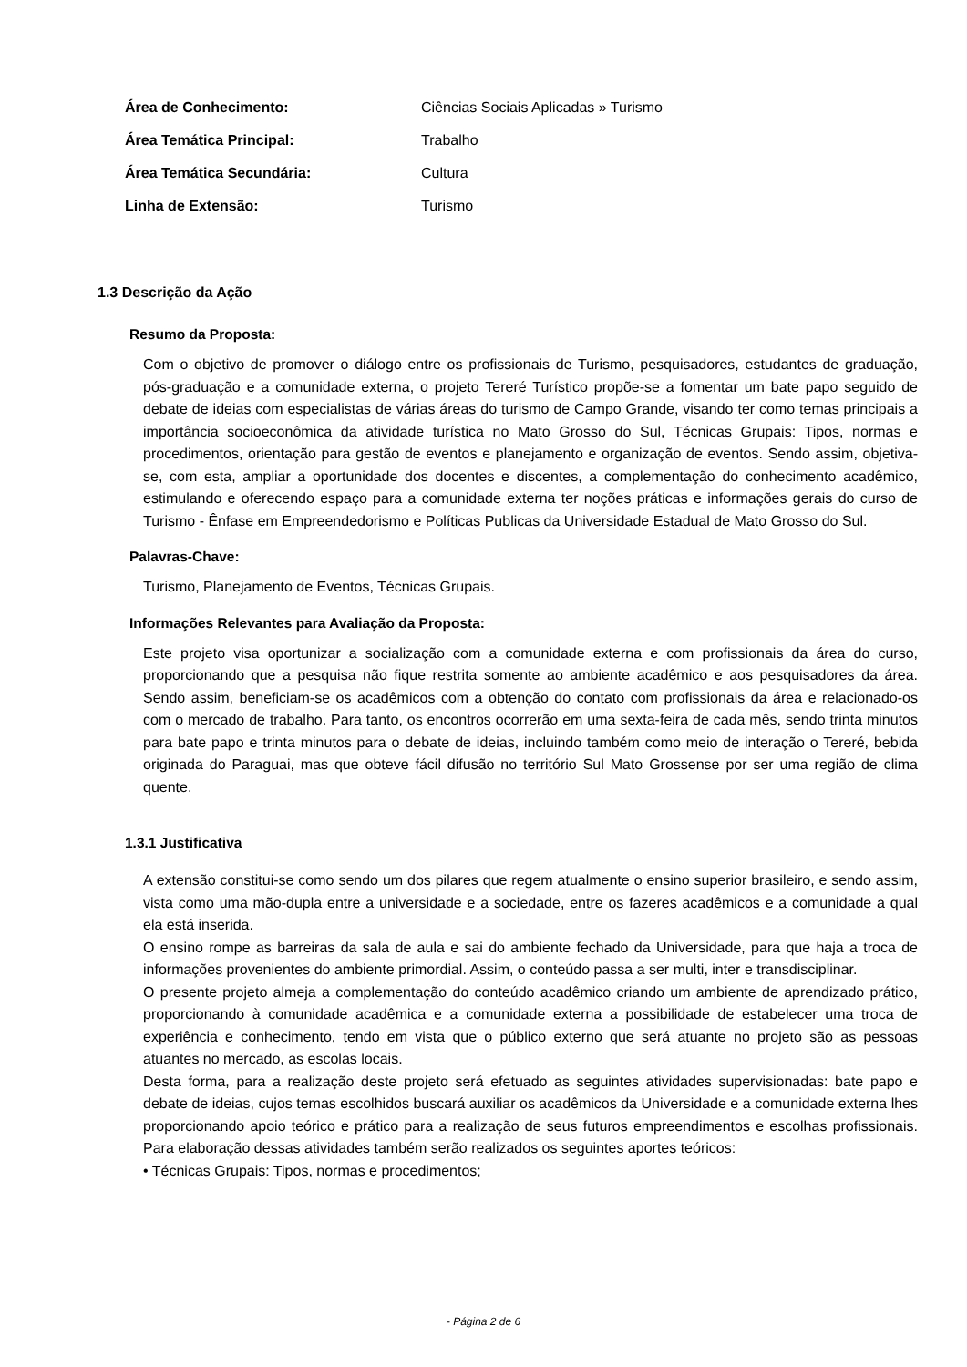Área de Conhecimento: Ciências Sociais Aplicadas » Turismo
Área Temática Principal: Trabalho
Área Temática Secundária: Cultura
Linha de Extensão: Turismo
1.3 Descrição da Ação
Resumo da Proposta:
Com o objetivo de promover o diálogo entre os profissionais de Turismo, pesquisadores, estudantes de graduação, pós-graduação e a comunidade externa, o projeto Tereré Turístico propõe-se a fomentar um bate papo seguido de debate de ideias com especialistas de várias áreas do turismo de Campo Grande, visando ter como temas principais a importância socioeconômica da atividade turística no Mato Grosso do Sul, Técnicas Grupais: Tipos, normas e procedimentos, orientação para gestão de eventos e planejamento e organização de eventos. Sendo assim, objetiva-se, com esta, ampliar a oportunidade dos docentes e discentes, a complementação do conhecimento acadêmico, estimulando e oferecendo espaço para a comunidade externa ter noções práticas e informações gerais do curso de Turismo - Ênfase em Empreendedorismo e Políticas Publicas da Universidade Estadual de Mato Grosso do Sul.
Palavras-Chave:
Turismo, Planejamento de Eventos, Técnicas Grupais.
Informações Relevantes para Avaliação da Proposta:
Este projeto visa oportunizar a socialização com a comunidade externa e com profissionais da área do curso, proporcionando que a pesquisa não fique restrita somente ao ambiente acadêmico e aos pesquisadores da área. Sendo assim, beneficiam-se os acadêmicos com a obtenção do contato com profissionais da área e relacionado-os com o mercado de trabalho. Para tanto, os encontros ocorrerão em uma sexta-feira de cada mês, sendo trinta minutos para bate papo e trinta minutos para o debate de ideias, incluindo também como meio de interação o Tereré, bebida originada do Paraguai, mas que obteve fácil difusão no território Sul Mato Grossense por ser uma região de clima quente.
1.3.1 Justificativa
A extensão constitui-se como sendo um dos pilares que regem atualmente o ensino superior brasileiro, e sendo assim, vista como uma mão-dupla entre a universidade e a sociedade, entre os fazeres acadêmicos e a comunidade a qual ela está inserida.
O ensino rompe as barreiras da sala de aula e sai do ambiente fechado da Universidade, para que haja a troca de informações provenientes do ambiente primordial. Assim, o conteúdo passa a ser multi, inter e transdisciplinar.
O presente projeto almeja a complementação do conteúdo acadêmico criando um ambiente de aprendizado prático, proporcionando à comunidade acadêmica e a comunidade externa a possibilidade de estabelecer uma troca de experiência e conhecimento, tendo em vista que o público externo que será atuante no projeto são as pessoas atuantes no mercado, as escolas locais.
Desta forma, para a realização deste projeto será efetuado as seguintes atividades supervisionadas: bate papo e debate de ideias, cujos temas escolhidos buscará auxiliar os acadêmicos da Universidade e a comunidade externa lhes proporcionando apoio teórico e prático para a realização de seus futuros empreendimentos e escolhas profissionais. Para elaboração dessas atividades também serão realizados os seguintes aportes teóricos:
• Técnicas Grupais: Tipos, normas e procedimentos;
- Página 2 de 6